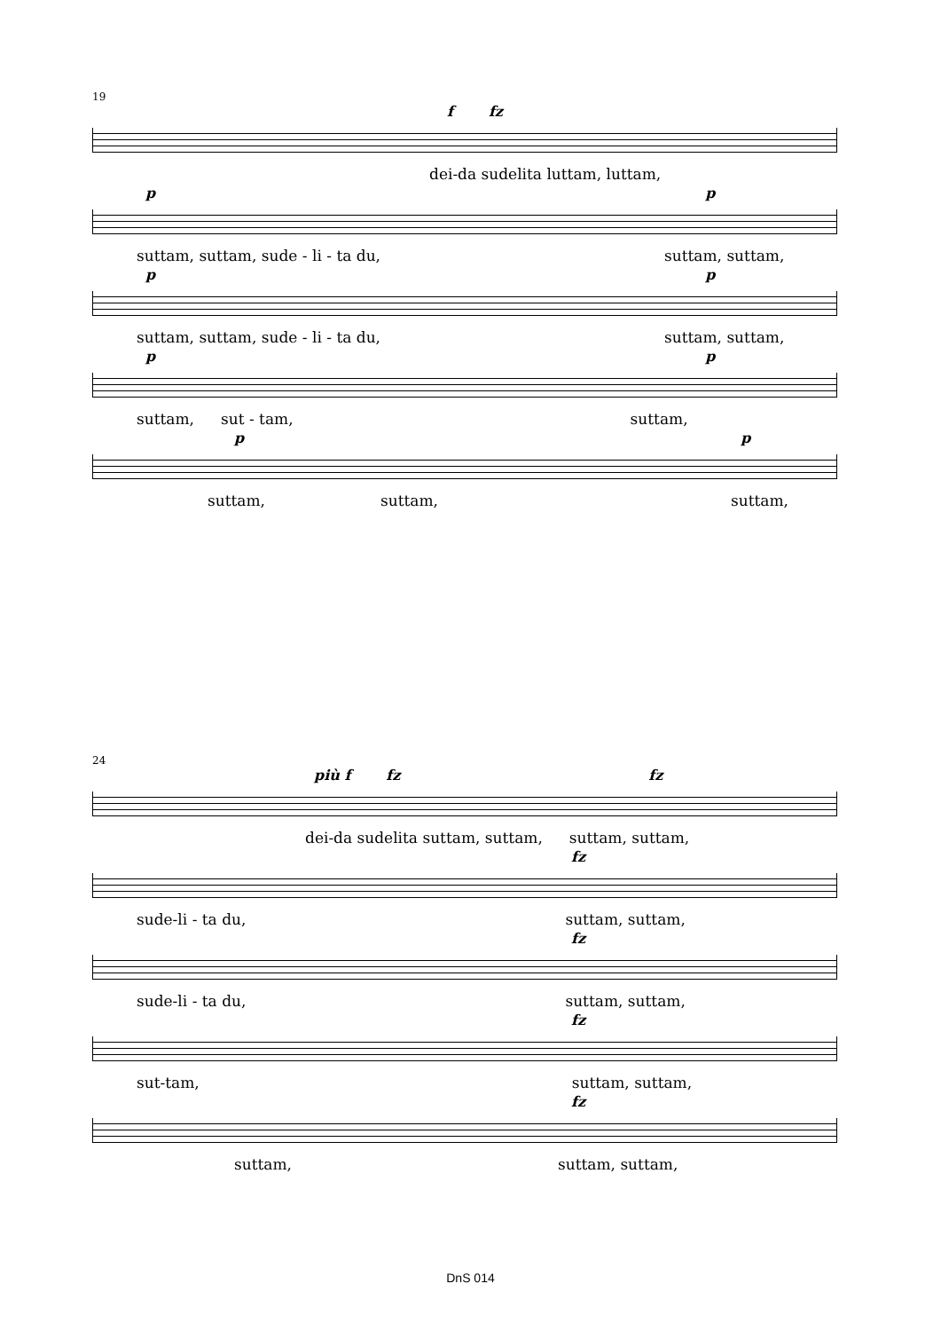19
f fz
dei-da sudelita luttam, luttam,
p p
suttam, suttam, sude - li - ta du, suttam, suttam,
p p
suttam, suttam, sude - li - ta du, suttam, suttam,
p p
suttam, sut - tam, suttam,
p p
suttam, suttam, suttam,
24
più f fz fz
dei-da sudelita suttam, suttam, suttam, suttam,
fz
sude-li - ta du, suttam, suttam,
fz
sude-li - ta du, suttam, suttam,
fz
sut-tam, suttam, suttam,
fz
suttam, suttam, suttam,
DnS 014